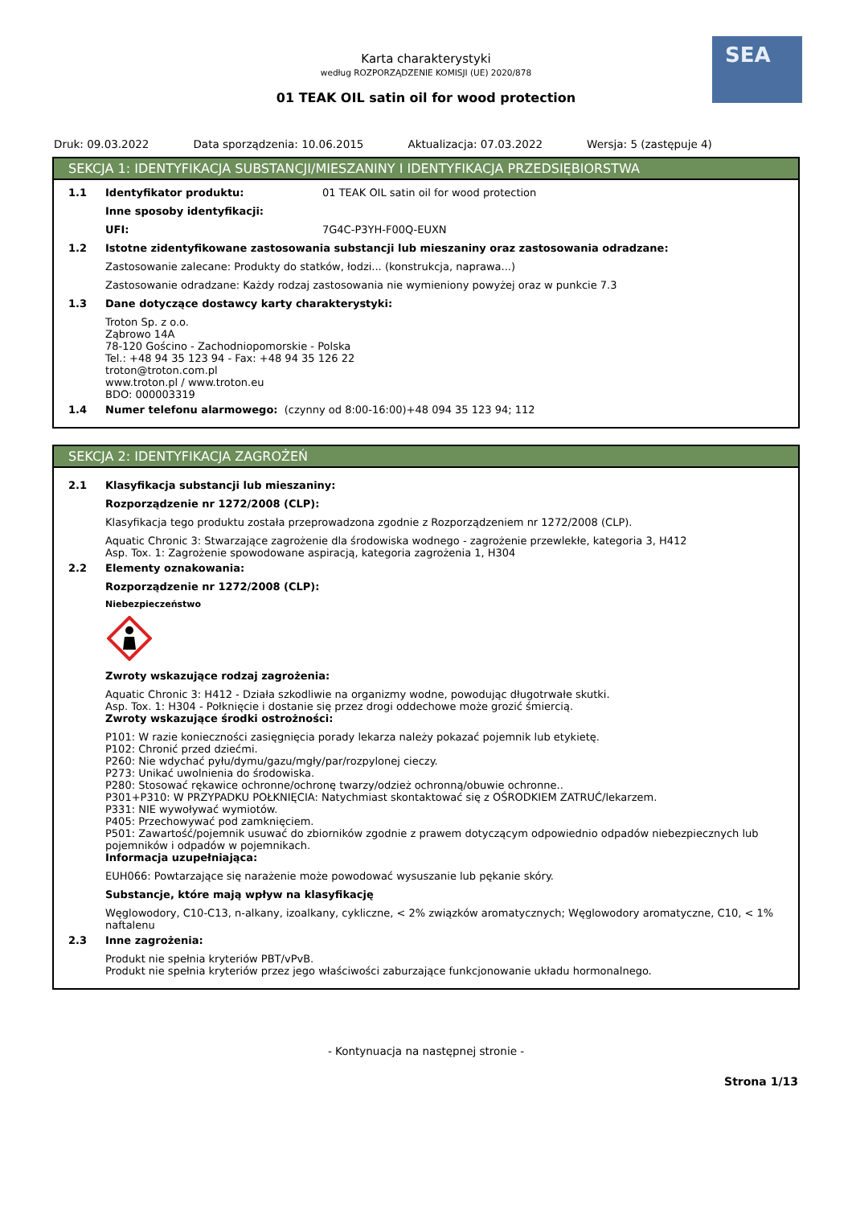SEA
Karta charakterystyki
według ROZPORZĄDZENIE KOMISJI (UE) 2020/878
01 TEAK OIL satin oil for wood protection
Druk: 09.03.2022 Data sporządzenia: 10.06.2015 Aktualizacja: 07.03.2022 Wersja: 5 (zastępuje 4)
SEKCJA 1: IDENTYFIKACJA SUBSTANCJI/MIESZANINY I IDENTYFIKACJA PRZEDSIĘBIORSTWA
1.1 Identyfikator produktu: 01 TEAK OIL satin oil for wood protection
Inne sposoby identyfikacji:
UFI: 7G4C-P3YH-F00Q-EUXN
1.2 Istotne zidentyfikowane zastosowania substancji lub mieszaniny oraz zastosowania odradzane:
Zastosowanie zalecane: Produkty do statków, łodzi... (konstrukcja, naprawa...)
Zastosowanie odradzane: Każdy rodzaj zastosowania nie wymieniony powyżej oraz w punkcie 7.3
1.3 Dane dotyczące dostawcy karty charakterystyki:
Troton Sp. z o.o.
Ząbrowo 14A
78-120 Gościno - Zachodniopomorskie - Polska
Tel.: +48 94 35 123 94 - Fax: +48 94 35 126 22
troton@troton.com.pl
www.troton.pl / www.troton.eu
BDO: 000003319
1.4 Numer telefonu alarmowego: (czynny od 8:00-16:00)+48 094 35 123 94; 112
SEKCJA 2: IDENTYFIKACJA ZAGROŻEŃ
2.1 Klasyfikacja substancji lub mieszaniny:
Rozporządzenie nr 1272/2008 (CLP):
Klasyfikacja tego produktu została przeprowadzona zgodnie z Rozporządzeniem nr 1272/2008 (CLP).
Aquatic Chronic 3: Stwarzające zagrożenie dla środowiska wodnego - zagrożenie przewlekłe, kategoria 3, H412
Asp. Tox. 1: Zagrożenie spowodowane aspiracją, kategoria zagrożenia 1, H304
2.2 Elementy oznakowania:
Rozporządzenie nr 1272/2008 (CLP):
Niebezpieczeństwo
Zwroty wskazujące rodzaj zagrożenia:
Aquatic Chronic 3: H412 - Działa szkodliwie na organizmy wodne, powodując długotrwałe skutki.
Asp. Tox. 1: H304 - Połknięcie i dostanie się przez drogi oddechowe może grozić śmiercią.
Zwroty wskazujące środki ostrożności:
P101: W razie konieczności zasięgnięcia porady lekarza należy pokazać pojemnik lub etykietę.
P102: Chronić przed dziećmi.
P260: Nie wdychać pyłu/dymu/gazu/mgły/par/rozpylonej cieczy.
P273: Unikać uwolnienia do środowiska.
P280: Stosować rękawice ochronne/ochronę twarzy/odzież ochronną/obuwie ochronne..
P301+P310: W PRZYPADKU POŁKNIĘCIA: Natychmiast skontaktować się z OŚRODKIEM ZATRUĆ/lekarzem.
P331: NIE wywoływać wymiotów.
P405: Przechowywać pod zamknięciem.
P501: Zawartość/pojemnik usuwać do zbiorników zgodnie z prawem dotyczącym odpowiednio odpadów niebezpiecznych lub pojemników i odpadów w pojemnikach.
Informacja uzupełniająca:
EUH066: Powtarzające się narażenie może powodować wysuszanie lub pękanie skóry.
Substancje, które mają wpływ na klasyfikację
Węglowodory, C10-C13, n-alkany, izoalkany, cykliczne, < 2% związków aromatycznych; Węglowodory aromatyczne, C10, < 1% naftalenu
2.3 Inne zagrożenia:
Produkt nie spełnia kryteriów PBT/vPvB.
Produkt nie spełnia kryteriów przez jego właściwości zaburzające funkcjonowanie układu hormonalnego.
- Kontynuacja na następnej stronie -
Strona 1/13